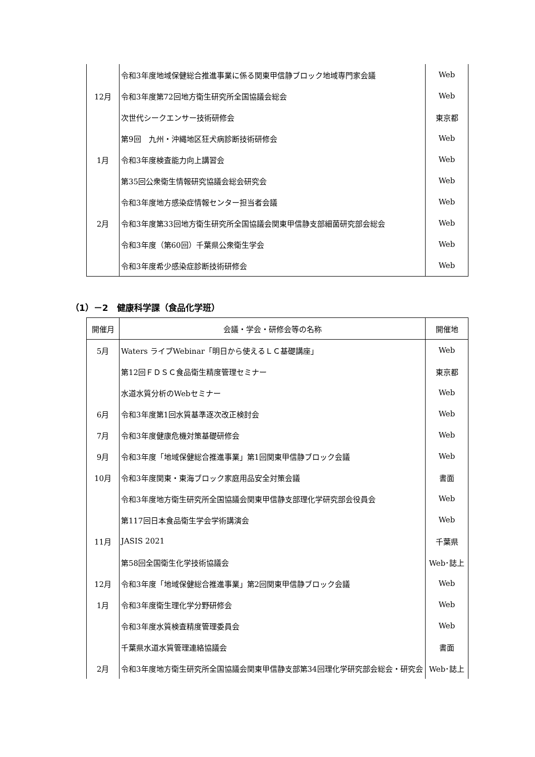| | 令和3年度地域保健総合推進事業に係る関東甲信静ブロック地域専門家会議 | Web |
| 12月 | 令和3年度第72回地方衛生研究所全国協議会総会 | Web |
| | 次世代シークエンサー技術研修会 | 東京都 |
| | 第9回 九州・沖縄地区狂犬病診断技術研修会 | Web |
| 1月 | 令和3年度検査能力向上講習会 | Web |
| | 第35回公衆衛生情報研究協議会総会研究会 | Web |
| | 令和3年度地方感染症情報センター担当者会議 | Web |
| 2月 | 令和3年度第33回地方衛生研究所全国協議会関東甲信静支部細菌研究部会総会 | Web |
| | 令和3年度（第60回）千葉県公衆衛生学会 | Web |
| | 令和3年度希少感染症診断技術研修会 | Web |
（1）－2　健康科学課（食品化学班）
| 開催月 | 会議・学会・研修会等の名称 | 開催地 |
| --- | --- | --- |
| 5月 | Waters ライブWebinar「明日から使えるＬＣ基礎講座」 | Web |
| | 第12回ＦＤＳＣ食品衛生精度管理セミナー | 東京都 |
| | 水道水質分析のWebセミナー | Web |
| 6月 | 令和3年度第1回水質基準逐次改正検討会 | Web |
| 7月 | 令和3年度健康危機対策基礎研修会 | Web |
| 9月 | 令和3年度「地域保健総合推進事業」第1回関東甲信静ブロック会議 | Web |
| 10月 | 令和3年度関東・東海ブロック家庭用品安全対策会議 | 書面 |
| | 令和3年度地方衛生研究所全国協議会関東甲信静支部理化学研究部会役員会 | Web |
| | 第117回日本食品衛生学会学術講演会 | Web |
| 11月 | JASIS 2021 | 千葉県 |
| | 第58回全国衛生化学技術協議会 | Web･誌上 |
| 12月 | 令和3年度「地域保健総合推進事業」第2回関東甲信静ブロック会議 | Web |
| 1月 | 令和3年度衛生理化学分野研修会 | Web |
| | 令和3年度水質検査精度管理委員会 | Web |
| | 千葉県水道水質管理連絡協議会 | 書面 |
| 2月 | 令和3年度地方衛生研究所全国協議会関東甲信静支部第34回理化学研究部会総会・研究会 | Web･誌上 |